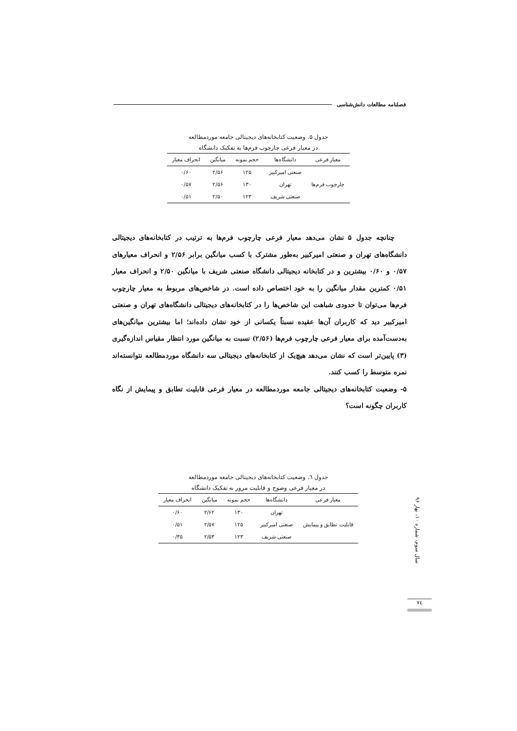فصلنامه مطالعات دانش‌شناسی
جدول ۵. وضعیت کتابخانه‌های دیجیتالی جامعه موردمطالعه
در معیار فرعی چارچوب فرم‌ها به تفکیک دانشگاه
| معیار فرعی | دانشگاه‌ها | حجم نمونه | میانگین | انحراف معیار |
| --- | --- | --- | --- | --- |
| چارچوب فرم‌ها | صنعتی امیرکبیر | ۱۲۵ | ۲/۵۶ | ۰/۶۰ |
| | تهران | ۱۳۰ | ۲/۵۶ | ۰/۵۷ |
| | صنعتی شریف | ۱۲۳ | ۲/۵۰ | ۰/۵۱ |
چنانچه جدول ۵ نشان می‌دهد معیار فرعی چارچوب فرم‌ها به ترتیب در کتابخانه‌های دیجیتالی دانشگاه‌های تهران و صنعتی امیرکبیر به‌طور مشترک با کسب میانگین برابر ۲/۵۶ و انحراف معیارهای ۰/۵۷ و ۰/۶۰ بیشترین و در کتابخانه دیجیتالی دانشگاه صنعتی شریف با میانگین ۲/۵۰ و انحراف معیار ۰/۵۱ کمترین مقدار میانگین را به خود اختصاص داده است. در شاخص‌های مربوط به معیار چارچوب فرم‌ها می‌توان تا حدودی شباهت این شاخص‌ها را در کتابخانه‌های دیجیتالی دانشگاه‌های تهران و صنعتی امیرکبیر دید که کاربران آن‌ها عقیده نسبتاً یکسانی از خود نشان داده‌اند؛ اما بیشترین میانگین‌های به‌دست‌آمده برای معیار فرعی چارچوب فرم‌ها (۲/۵۶) نسبت به میانگین مورد انتظار مقیاس اندازه‌گیری (۳) پایین‌تر است که نشان می‌دهد هیچ‌یک از کتابخانه‌های دیجیتالی سه دانشگاه موردمطالعه نتوانسته‌اند نمره متوسط را کسب کنند.
۵- وضعیت کتابخانه‌های دیجیتالی جامعه موردمطالعه در معیار فرعی قابلیت تطابق و پیمایش از نگاه کاربران چگونه است؟
جدول ٦. وضعیت کتابخانه‌های دیجیتالی جامعه موردمطالعه
در معیار فرعی وضوح و قابلیت مرور به تفکیک دانشگاه
| معیار فرعی | دانشگاه‌ها | حجم نمونه | میانگین | انحراف معیار |
| --- | --- | --- | --- | --- |
| قابلیت تطابق و پیمایش | تهران | ۱۳۰ | ۲/۶۲ | ۰/۶۰ |
| | صنعتی امیرکبیر | ۱۲۵ | ۲/۵۷ | ۰/۵۱ |
| | صنعتی شریف | ۱۲۳ | ۲/۵۳ | ۰/۳۵ |
سال سوم، شماره ۱۰، بهار ۹۶
۷٤